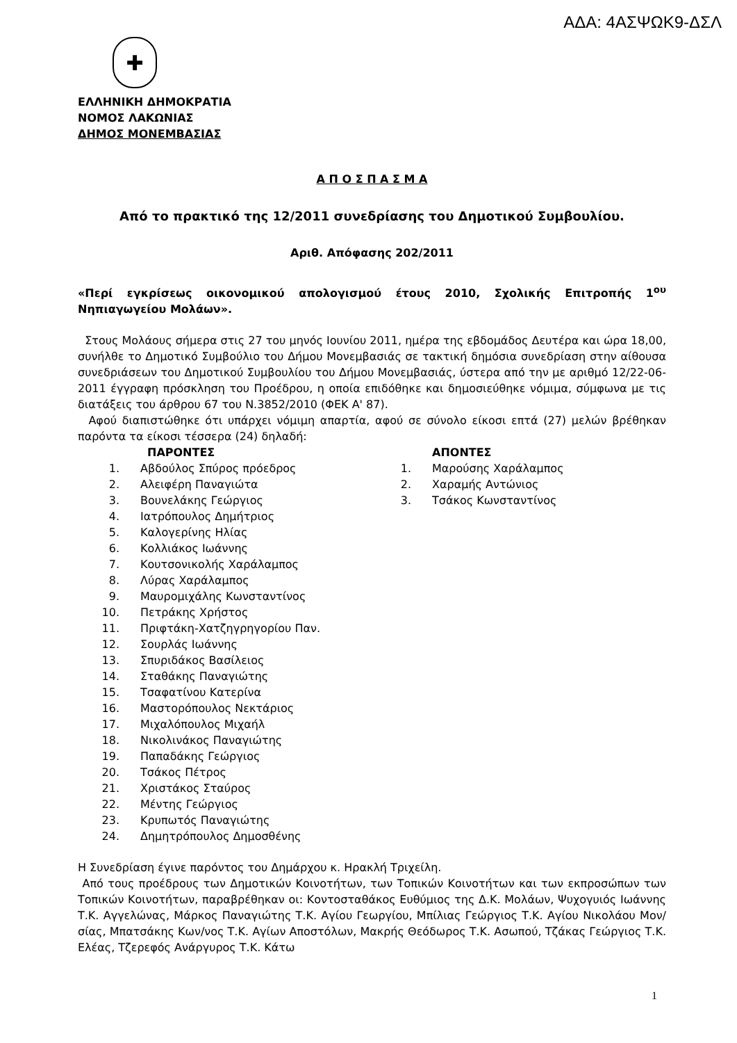ΑΔΑ: 4ΑΣΨΩΚ9-ΔΣΛ
✚
ΕΛΛΗΝΙΚΗ ΔΗΜΟΚΡΑΤΙΑ
ΝΟΜΟΣ ΛΑΚΩΝΙΑΣ
ΔΗΜΟΣ ΜΟΝΕΜΒΑΣΙΑΣ
Α Π Ο Σ Π Α Σ Μ Α
Από το πρακτικό της 12/2011 συνεδρίασης του Δημοτικού Συμβουλίου.
Αριθ. Απόφασης 202/2011
«Περί εγκρίσεως οικονομικού απολογισμού έτους 2010, Σχολικής Επιτροπής 1<sup>ου</sup> Νηπιαγωγείου Μολάων».
Στους Μολάους σήμερα στις 27 του μηνός Ιουνίου 2011, ημέρα της εβδομάδος Δευτέρα και ώρα 18,00, συνήλθε το Δημοτικό Συμβούλιο του Δήμου Μονεμβασιάς σε τακτική δημόσια συνεδρίαση στην αίθουσα συνεδριάσεων του Δημοτικού Συμβουλίου του Δήμου Μονεμβασιάς, ύστερα από την με αριθμό 12/22-06-2011 έγγραφη πρόσκληση του Προέδρου, η οποία επιδόθηκε και δημοσιεύθηκε νόμιμα, σύμφωνα με τις διατάξεις του άρθρου 67 του Ν.3852/2010 (ΦΕΚ Α' 87).
Αφού διαπιστώθηκε ότι υπάρχει νόμιμη απαρτία, αφού σε σύνολο είκοσι επτά (27) μελών βρέθηκαν παρόντα τα είκοσι τέσσερα (24) δηλαδή:
ΠΑΡΟΝΤΕΣ
1. Αβδούλος Σπύρος πρόεδρος
2. Αλειφέρη Παναγιώτα
3. Βουνελάκης Γεώργιος
4. Ιατρόπουλος Δημήτριος
5. Καλογερίνης Ηλίας
6. Κολλιάκος Ιωάννης
7. Κουτσονικολής Χαράλαμπος
8. Λύρας Χαράλαμπος
9. Μαυρομιχάλης Κωνσταντίνος
10. Πετράκης Χρήστος
11. Πριφτάκη-Χατζηγρηγορίου Παν.
12. Σουρλάς Ιωάννης
13. Σπυριδάκος Βασίλειος
14. Σταθάκης Παναγιώτης
15. Τσαφατίνου Κατερίνα
16. Μαστορόπουλος Νεκτάριος
17. Μιχαλόπουλος Μιχαήλ
18. Νικολινάκος Παναγιώτης
19. Παπαδάκης Γεώργιος
20. Τσάκος Πέτρος
21. Χριστάκος Σταύρος
22. Μέντης Γεώργιος
23. Κρυπωτός Παναγιώτης
24. Δημητρόπουλος Δημοσθένης
ΑΠΟΝΤΕΣ
1. Μαρούσης Χαράλαμπος
2. Χαραμής Αντώνιος
3. Τσάκος Κωνσταντίνος
Η Συνεδρίαση έγινε παρόντος του Δημάρχου κ. Ηρακλή Τριχείλη.
Από τους προέδρους των Δημοτικών Κοινοτήτων, των Τοπικών Κοινοτήτων και των εκπροσώπων των Τοπικών Κοινοτήτων, παραβρέθηκαν οι: Κοντοσταθάκος Ευθύμιος της Δ.Κ. Μολάων, Ψυχογυιός Ιωάννης Τ.Κ. Αγγελώνας, Μάρκος Παναγιώτης Τ.Κ. Αγίου Γεωργίου, Μπίλιας Γεώργιος Τ.Κ. Αγίου Νικολάου Μον/σίας, Μπατσάκης Κων/νος Τ.Κ. Αγίων Αποστόλων, Μακρής Θεόδωρος Τ.Κ. Ασωπού, Τζάκας Γεώργιος Τ.Κ. Ελέας, Τζερεφός Ανάργυρος Τ.Κ. Κάτω
1